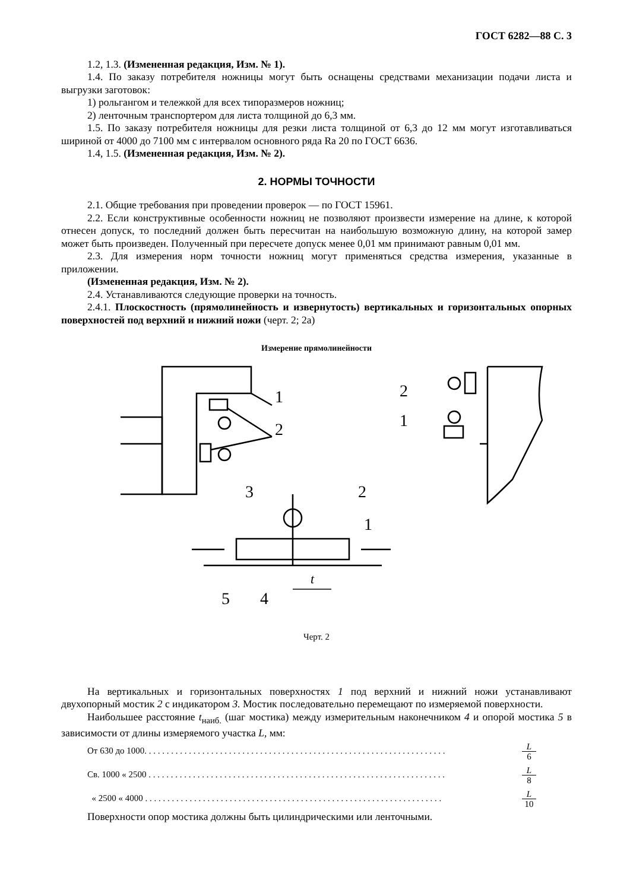ГОСТ 6282—88 С. 3
1.2, 1.3. (Измененная редакция, Изм. № 1).
1.4. По заказу потребителя ножницы могут быть оснащены средствами механизации подачи листа и выгрузки заготовок:
1) рольгангом и тележкой для всех типоразмеров ножниц;
2) ленточным транспортером для листа толщиной до 6,3 мм.
1.5. По заказу потребителя ножницы для резки листа толщиной от 6,3 до 12 мм могут изготавливаться шириной от 4000 до 7100 мм с интервалом основного ряда Ra 20 по ГОСТ 6636.
1.4, 1.5. (Измененная редакция, Изм. № 2).
2. НОРМЫ ТОЧНОСТИ
2.1. Общие требования при проведении проверок — по ГОСТ 15961.
2.2. Если конструктивные особенности ножниц не позволяют произвести измерение на длине, к которой отнесен допуск, то последний должен быть пересчитан на наибольшую возможную длину, на которой замер может быть произведен. Полученный при пересчете допуск менее 0,01 мм принимают равным 0,01 мм.
2.3. Для измерения норм точности ножниц могут применяться средства измерения, указанные в приложении.
(Измененная редакция, Изм. № 2).
2.4. Устанавливаются следующие проверки на точность.
2.4.1. Плоскостность (прямолинейность и извернутость) вертикальных и горизонтальных опорных поверхностей под верхний и нижний ножи (черт. 2; 2а)
Измерение прямолинейности
1
2
2
1
3
2
1
t
5
4
Черт. 2
На вертикальных и горизонтальных поверхностях 1 под верхний и нижний ножи устанавливают двухопорный мостик 2 с индикатором 3. Мостик последовательно перемещают по измеряемой поверхности.
Наибольшее расстояние t<sub>наиб.</sub> (шаг мостика) между измерительным наконечником 4 и опорой мостика 5 в зависимости от длины измеряемого участка L, мм:
От 630 до 1000. . . . . . . . . . . . . . . . . . . . . . . . . . . . . . . . . . . . . . . . . . . . . . . . . . . . . . . . . . . . . . . . . . . . L 6
Св. 1000 « 2500 . . . . . . . . . . . . . . . . . . . . . . . . . . . . . . . . . . . . . . . . . . . . . . . . . . . . . . . . . . . . . . . . . . . L 8
« 2500 « 4000 . . . . . . . . . . . . . . . . . . . . . . . . . . . . . . . . . . . . . . . . . . . . . . . . . . . . . . . . . . . . . . . . . . . L 10
Поверхности опор мостика должны быть цилиндрическими или ленточными.